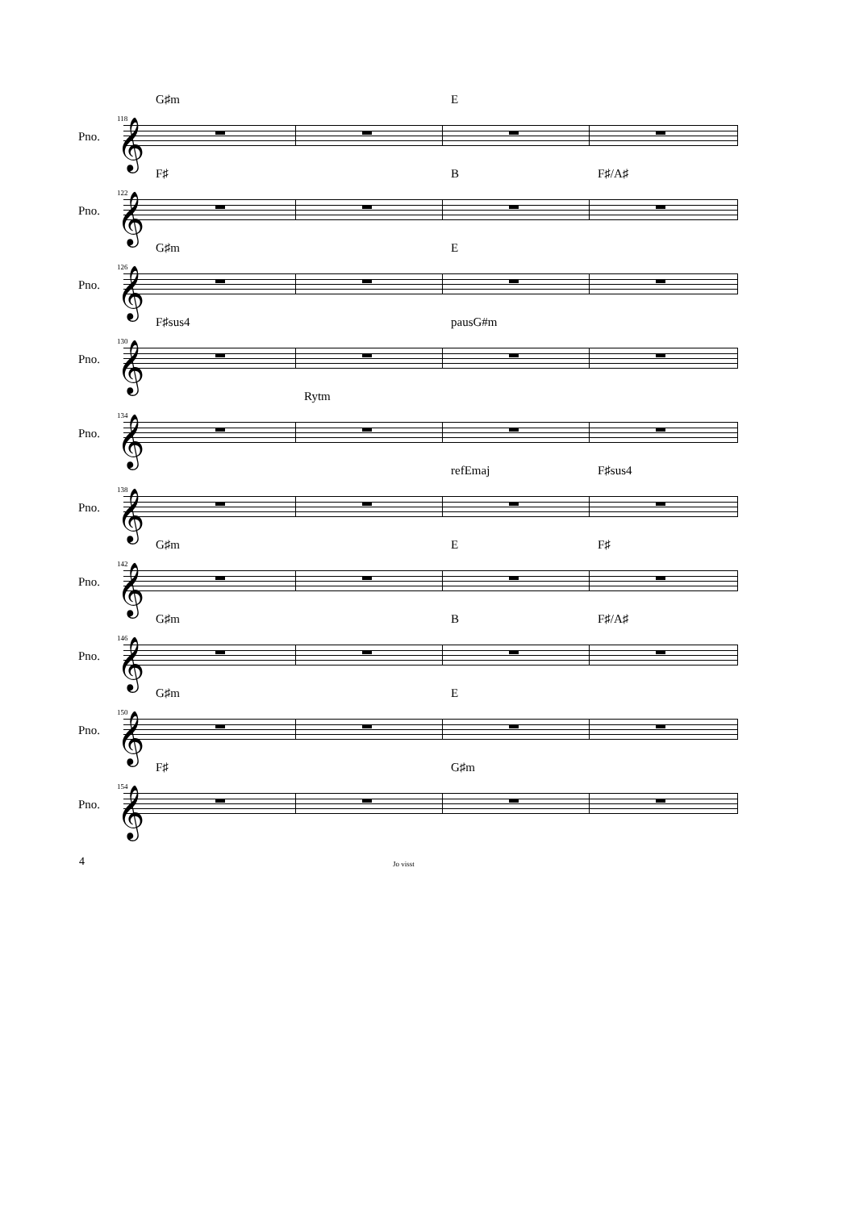G♯m E
Pno.
118 𝄞
F♯ B F♯/A♯
Pno.
122 𝄞
G♯m E
Pno.
126 𝄞
F♯sus4 pausG#m
Pno.
130 𝄞
Rytm
Pno.
134 𝄞
refEmaj F♯sus4
Pno.
138 𝄞
G♯m E F♯
Pno.
142 𝄞
G♯m B F♯/A♯
Pno.
146 𝄞
G♯m E
Pno.
150 𝄞
F♯ G♯m
Pno.
154 𝄞
4 Jo visst